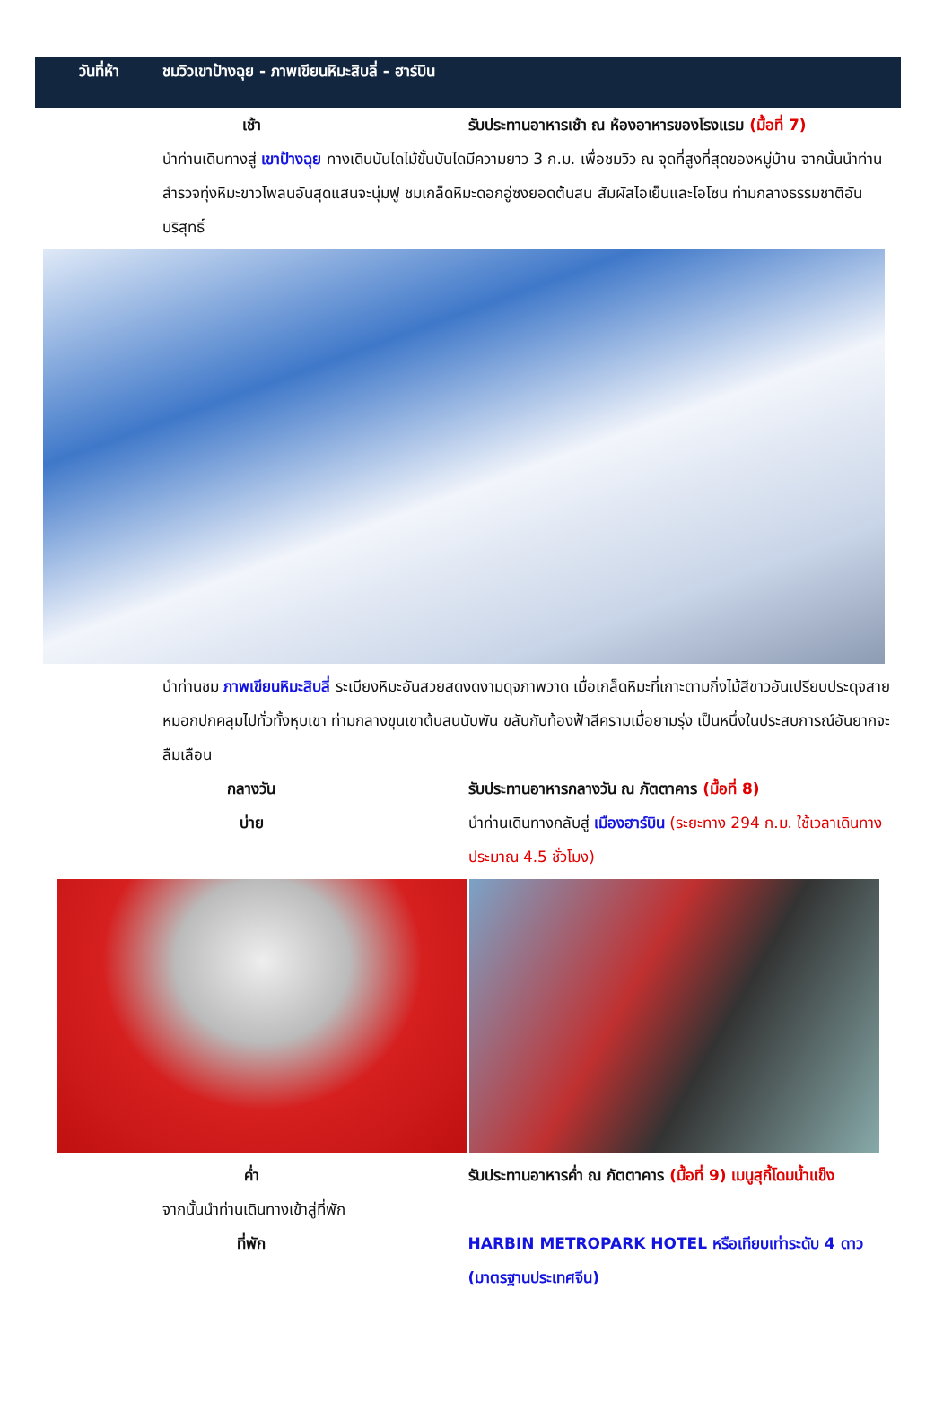วันที่ห้า ชมวิวเขาป้างฉุย - ภาพเขียนหิมะสิบลี่ - ฮาร์บิน
เช้า รับประทานอาหารเช้า ณ ห้องอาหารของโรงแรม (มื้อที่ 7)
นำท่านเดินทางสู่ เขาป้างฉุย ทางเดินบันไดไม้ขั้นบันไดมีความยาว 3 ก.ม. เพื่อชมวิว ณ จุดที่สูงที่สุดของหมู่บ้าน จากนั้นนำท่านสำรวจทุ่งหิมะขาวโพลนอันสุดแสนจะนุ่มฟู ชมเกล็ดหิมะดอกอู่ซงยอดต้นสน สัมผัสไอเย็นและโอโซน ท่ามกลางธรรมชาติอันบริสุทธิ์
นำท่านชม ภาพเขียนหิมะสิบลี่ ระเบียงหิมะอันสวยสดงดงามดุจภาพวาด เมื่อเกล็ดหิมะที่เกาะตามกิ่งไม้สีขาวอันเปรียบประดุจสายหมอกปกคลุมไปทั่วทั้งหุบเขา ท่ามกลางขุนเขาต้นสนนับพัน ขลับกับท้องฟ้าสีครามเมื่อยามรุ่ง เป็นหนึ่งในประสบการณ์อันยากจะลืมเลือน
กลางวัน รับประทานอาหารกลางวัน ณ ภัตตาคาร (มื้อที่ 8)
บ่าย นำท่านเดินทางกลับสู่ เมืองฮาร์บิน (ระยะทาง 294 ก.ม. ใช้เวลาเดินทางประมาณ 4.5 ชั่วโมง)
ค่ำ รับประทานอาหารค่ำ ณ ภัตตาคาร (มื้อที่ 9) เมนูสุกี้โดมน้ำแข็ง
จากนั้นนำท่านเดินทางเข้าสู่ที่พัก
ที่พัก HARBIN METROPARK HOTEL หรือเทียบเท่าระดับ 4 ดาว (มาตรฐานประเทศจีน)